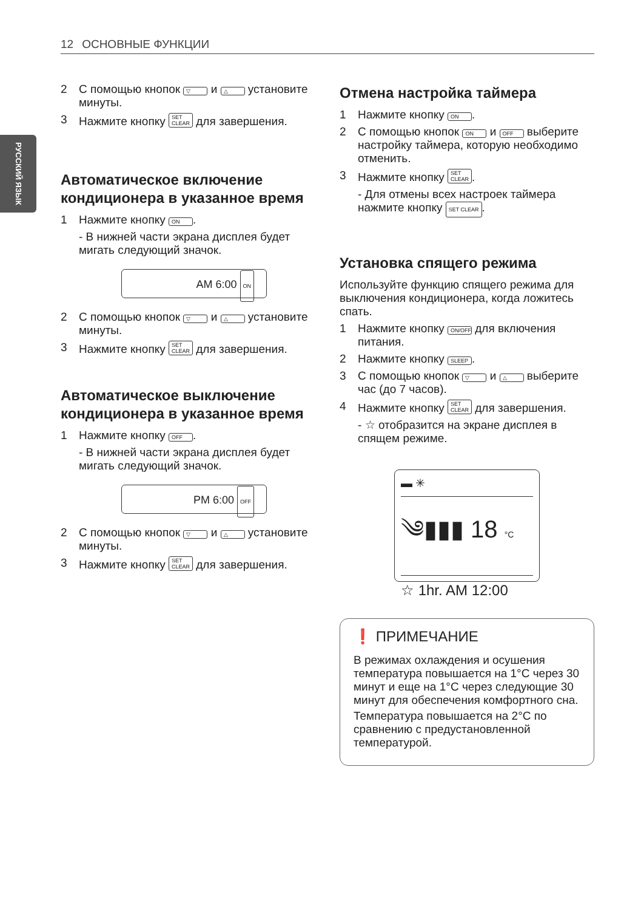12 ОСНОВНЫЕ ФУНКЦИИ
РУССКИЙ ЯЗЫК
2 С помощью кнопок ▽ и △ установите минуты.
3 Нажмите кнопку SET CLEAR для завершения.
Автоматическое включение кондиционера в указанное время
1 Нажмите кнопку ON.
- В нижней части экрана дисплея будет мигать следующий значок.
AM 6:00 ON
2 С помощью кнопок ▽ и △ установите минуты.
3 Нажмите кнопку SET CLEAR для завершения.
Автоматическое выключение кондиционера в указанное время
1 Нажмите кнопку OFF.
- В нижней части экрана дисплея будет мигать следующий значок.
PM 6:00 OFF
2 С помощью кнопок ▽ и △ установите минуты.
3 Нажмите кнопку SET CLEAR для завершения.
Отмена настройка таймера
1 Нажмите кнопку ON.
2 С помощью кнопок ON и OFF выберите настройку таймера, которую необходимо отменить.
3 Нажмите кнопку SET CLEAR.
- Для отмены всех настроек таймера нажмите кнопку SET CLEAR.
Установка спящего режима
Используйте функцию спящего режима для выключения кондиционера, когда ложитесь спать.
1 Нажмите кнопку ON/OFF для включения питания.
2 Нажмите кнопку SLEEP.
3 С помощью кнопок ▽ и △ выберите час (до 7 часов).
4 Нажмите кнопку SET CLEAR для завершения.
- ☆ отобразится на экране дисплея в спящем режиме.
▬ ✳
༄▮▮▮ 18 °C
☆ 1hr. AM 12:00
❗ ПРИМЕЧАНИЕ
В режимах охлаждения и осушения температура повышается на 1°C через 30 минут и еще на 1°C через следующие 30 минут для обеспечения комфортного сна.
Температура повышается на 2°C по сравнению с предустановленной температурой.